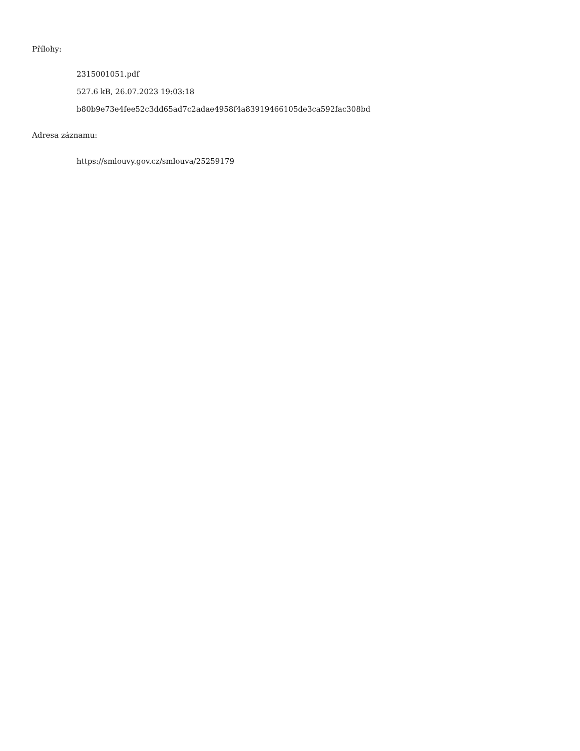Přílohy:
2315001051.pdf
527.6 kB, 26.07.2023 19:03:18
b80b9e73e4fee52c3dd65ad7c2adae4958f4a83919466105de3ca592fac308bd
Adresa záznamu:
https://smlouvy.gov.cz/smlouva/25259179